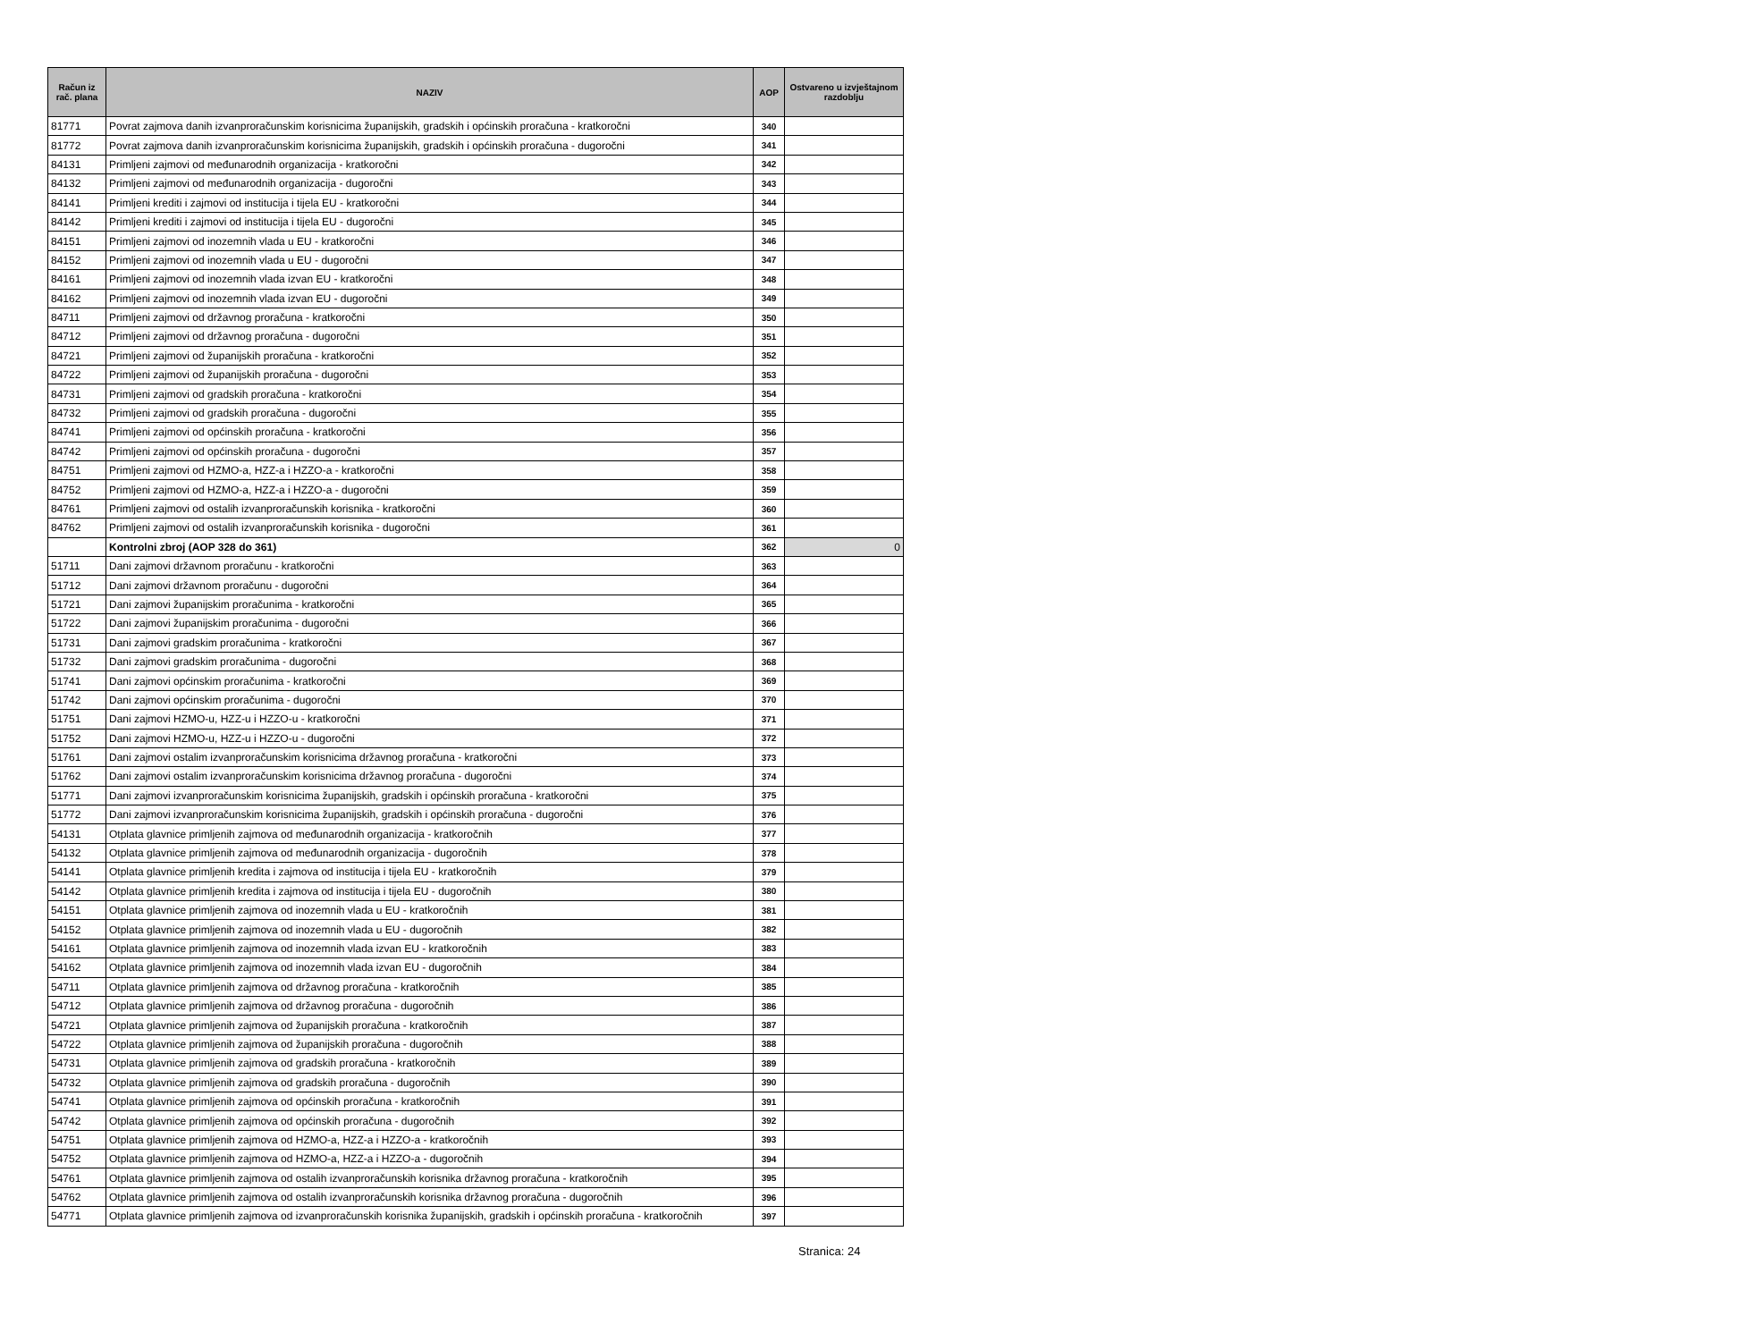| Račun iz rač. plana | NAZIV | AOP | Ostvareno u izvještajnom razdoblju |
| --- | --- | --- | --- |
| 81771 | Povrat zajmova danih izvanproračunskim korisnicima županijskih, gradskih i općinskih proračuna - kratkoročni | 340 | |
| 81772 | Povrat zajmova danih izvanproračunskim korisnicima županijskih, gradskih i općinskih proračuna - dugoročni | 341 | |
| 84131 | Primljeni zajmovi od međunarodnih organizacija - kratkoročni | 342 | |
| 84132 | Primljeni zajmovi od međunarodnih organizacija - dugoročni | 343 | |
| 84141 | Primljeni krediti i zajmovi od institucija i tijela EU - kratkoročni | 344 | |
| 84142 | Primljeni krediti i zajmovi od institucija i tijela EU - dugoročni | 345 | |
| 84151 | Primljeni zajmovi od inozemnih vlada u EU - kratkoročni | 346 | |
| 84152 | Primljeni zajmovi od inozemnih vlada u EU - dugoročni | 347 | |
| 84161 | Primljeni zajmovi od inozemnih vlada izvan EU - kratkoročni | 348 | |
| 84162 | Primljeni zajmovi od inozemnih vlada izvan EU - dugoročni | 349 | |
| 84711 | Primljeni zajmovi od državnog proračuna - kratkoročni | 350 | |
| 84712 | Primljeni zajmovi od državnog proračuna - dugoročni | 351 | |
| 84721 | Primljeni zajmovi od županijskih proračuna - kratkoročni | 352 | |
| 84722 | Primljeni zajmovi od županijskih proračuna - dugoročni | 353 | |
| 84731 | Primljeni zajmovi od gradskih proračuna - kratkoročni | 354 | |
| 84732 | Primljeni zajmovi od gradskih proračuna - dugoročni | 355 | |
| 84741 | Primljeni zajmovi od općinskih proračuna - kratkoročni | 356 | |
| 84742 | Primljeni zajmovi od općinskih proračuna - dugoročni | 357 | |
| 84751 | Primljeni zajmovi od HZMO-a, HZZ-a i HZZO-a - kratkoročni | 358 | |
| 84752 | Primljeni zajmovi od HZMO-a, HZZ-a i HZZO-a - dugoročni | 359 | |
| 84761 | Primljeni zajmovi od ostalih izvanproračunskih korisnika - kratkoročni | 360 | |
| 84762 | Primljeni zajmovi od ostalih izvanproračunskih korisnika - dugoročni | 361 | |
| | Kontrolni zbroj (AOP 328 do 361) | 362 | 0 |
| 51711 | Dani zajmovi državnom proračunu - kratkoročni | 363 | |
| 51712 | Dani zajmovi državnom proračunu - dugoročni | 364 | |
| 51721 | Dani zajmovi županijskim proračunima - kratkoročni | 365 | |
| 51722 | Dani zajmovi županijskim proračunima - dugoročni | 366 | |
| 51731 | Dani zajmovi gradskim proračunima - kratkoročni | 367 | |
| 51732 | Dani zajmovi gradskim proračunima - dugoročni | 368 | |
| 51741 | Dani zajmovi općinskim proračunima - kratkoročni | 369 | |
| 51742 | Dani zajmovi općinskim proračunima - dugoročni | 370 | |
| 51751 | Dani zajmovi HZMO-u, HZZ-u i HZZO-u - kratkoročni | 371 | |
| 51752 | Dani zajmovi HZMO-u, HZZ-u i HZZO-u - dugoročni | 372 | |
| 51761 | Dani zajmovi ostalim izvanproračunskim korisnicima državnog proračuna - kratkoročni | 373 | |
| 51762 | Dani zajmovi ostalim izvanproračunskim korisnicima državnog proračuna - dugoročni | 374 | |
| 51771 | Dani zajmovi izvanproračunskim korisnicima županijskih, gradskih i općinskih proračuna - kratkoročni | 375 | |
| 51772 | Dani zajmovi izvanproračunskim korisnicima županijskih, gradskih i općinskih proračuna - dugoročni | 376 | |
| 54131 | Otplata glavnice primljenih zajmova od međunarodnih organizacija - kratkoročnih | 377 | |
| 54132 | Otplata glavnice primljenih zajmova od međunarodnih organizacija - dugoročnih | 378 | |
| 54141 | Otplata glavnice primljenih kredita i zajmova od institucija i tijela EU - kratkoročnih | 379 | |
| 54142 | Otplata glavnice primljenih kredita i zajmova od institucija i tijela EU - dugoročnih | 380 | |
| 54151 | Otplata glavnice primljenih zajmova od inozemnih vlada u EU - kratkoročnih | 381 | |
| 54152 | Otplata glavnice primljenih zajmova od inozemnih vlada u EU - dugoročnih | 382 | |
| 54161 | Otplata glavnice primljenih zajmova od inozemnih vlada izvan EU - kratkoročnih | 383 | |
| 54162 | Otplata glavnice primljenih zajmova od inozemnih vlada izvan EU - dugoročnih | 384 | |
| 54711 | Otplata glavnice primljenih zajmova od državnog proračuna - kratkoročnih | 385 | |
| 54712 | Otplata glavnice primljenih zajmova od državnog proračuna - dugoročnih | 386 | |
| 54721 | Otplata glavnice primljenih zajmova od županijskih proračuna - kratkoročnih | 387 | |
| 54722 | Otplata glavnice primljenih zajmova od županijskih proračuna - dugoročnih | 388 | |
| 54731 | Otplata glavnice primljenih zajmova od gradskih proračuna - kratkoročnih | 389 | |
| 54732 | Otplata glavnice primljenih zajmova od gradskih proračuna - dugoročnih | 390 | |
| 54741 | Otplata glavnice primljenih zajmova od općinskih proračuna - kratkoročnih | 391 | |
| 54742 | Otplata glavnice primljenih zajmova od općinskih proračuna - dugoročnih | 392 | |
| 54751 | Otplata glavnice primljenih zajmova od HZMO-a, HZZ-a i HZZO-a - kratkoročnih | 393 | |
| 54752 | Otplata glavnice primljenih zajmova od HZMO-a, HZZ-a i HZZO-a - dugoročnih | 394 | |
| 54761 | Otplata glavnice primljenih zajmova od ostalih izvanproračunskih korisnika državnog proračuna - kratkoročnih | 395 | |
| 54762 | Otplata glavnice primljenih zajmova od ostalih izvanproračunskih korisnika državnog proračuna - dugoročnih | 396 | |
| 54771 | Otplata glavnice primljenih zajmova od izvanproračunskih korisnika županijskih, gradskih i općinskih proračuna - kratkoročnih | 397 | |
Stranica: 24